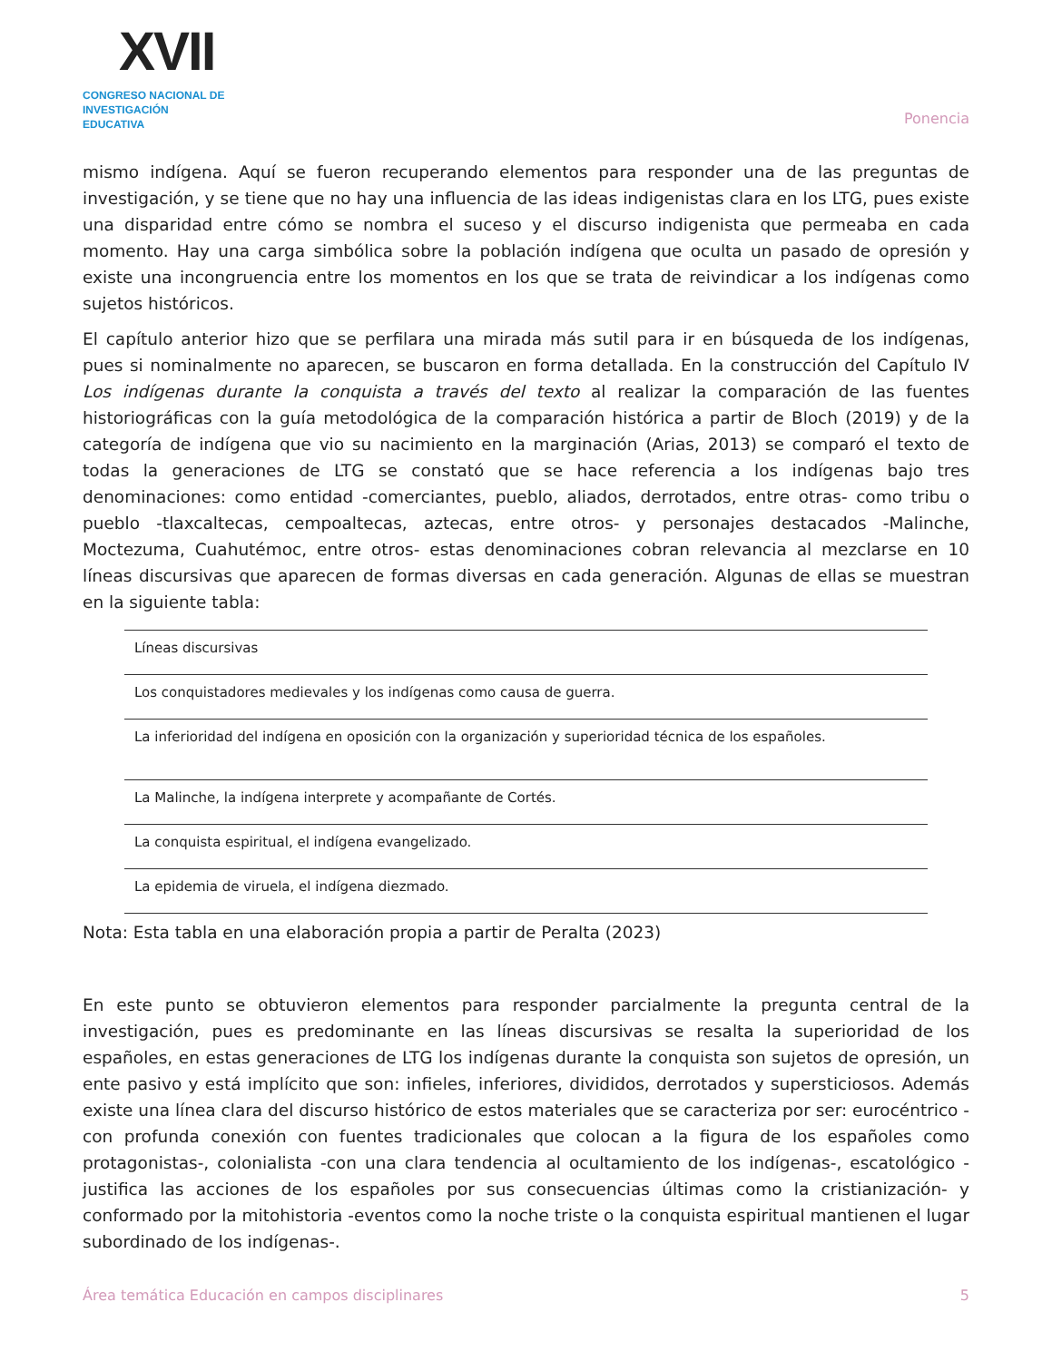XVII
CONGRESO NACIONAL DE
INVESTIGACIÓN EDUCATIVA
Ponencia
mismo indígena. Aquí se fueron recuperando elementos para responder una de las preguntas de investigación, y se tiene que no hay una influencia de las ideas indigenistas clara en los LTG, pues existe una disparidad entre cómo se nombra el suceso y el discurso indigenista que permeaba en cada momento. Hay una carga simbólica sobre la población indígena que oculta un pasado de opresión y existe una incongruencia entre los momentos en los que se trata de reivindicar a los indígenas como sujetos históricos.
El capítulo anterior hizo que se perfilara una mirada más sutil para ir en búsqueda de los indígenas, pues si nominalmente no aparecen, se buscaron en forma detallada. En la construcción del Capítulo IV Los indígenas durante la conquista a través del texto al realizar la comparación de las fuentes historiográficas con la guía metodológica de la comparación histórica a partir de Bloch (2019) y de la categoría de indígena que vio su nacimiento en la marginación (Arias, 2013) se comparó el texto de todas la generaciones de LTG se constató que se hace referencia a los indígenas bajo tres denominaciones: como entidad -comerciantes, pueblo, aliados, derrotados, entre otras- como tribu o pueblo -tlaxcaltecas, cempoaltecas, aztecas, entre otros- y personajes destacados -Malinche, Moctezuma, Cuahutémoc, entre otros- estas denominaciones cobran relevancia al mezclarse en 10 líneas discursivas que aparecen de formas diversas en cada generación. Algunas de ellas se muestran en la siguiente tabla:
| Líneas discursivas |
| --- |
| Los conquistadores medievales y los indígenas como causa de guerra. |
| La inferioridad del indígena en oposición con la organización y superioridad técnica de los españoles. |
| La Malinche, la indígena interprete y acompañante de Cortés. |
| La conquista espiritual, el indígena evangelizado. |
| La epidemia de viruela, el indígena diezmado. |
Nota: Esta tabla en una elaboración propia a partir de Peralta (2023)
En este punto se obtuvieron elementos para responder parcialmente la pregunta central de la investigación, pues es predominante en las líneas discursivas se resalta la superioridad de los españoles, en estas generaciones de LTG los indígenas durante la conquista son sujetos de opresión, un ente pasivo y está implícito que son: infieles, inferiores, divididos, derrotados y supersticiosos. Además existe una línea clara del discurso histórico de estos materiales que se caracteriza por ser: eurocéntrico -con profunda conexión con fuentes tradicionales que colocan a la figura de los españoles como protagonistas-, colonialista -con una clara tendencia al ocultamiento de los indígenas-, escatológico -justifica las acciones de los españoles por sus consecuencias últimas como la cristianización- y conformado por la mitohistoria -eventos como la noche triste o la conquista espiritual mantienen el lugar subordinado de los indígenas-.
Área temática Educación en campos disciplinares 5